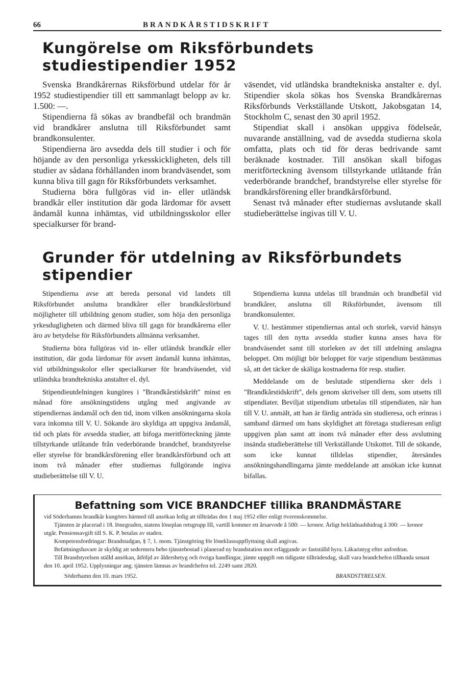66 BRANDKÅRSTIDSKRIFT
Kungörelse om Riksförbundets studiestipendier 1952
Svenska Brandkårernas Riksförbund utdelar för år 1952 studiestipendier till ett sammanlagt belopp av kr. 1.500: —.
Stipendierna få sökas av brandbefäl och brandmän vid brandkårer anslutna till Riksförbundet samt brandkonsulenter.
Stipendierna äro avsedda dels till studier i och för höjande av den personliga yrkesskickligheten, dels till studier av sådana förhållanden inom brandväsendet, som kunna bliva till gagn för Riksförbundets verksamhet.
Studierna böra fullgöras vid in- eller utländsk brandkår eller institution där goda lärdomar för avsett ändamål kunna inhämtas, vid utbildningsskolor eller specialkurser för brand-
väsendet, vid utländska brandtekniska anstalter e. dyl. Stipendier skola sökas hos Svenska Brandkårernas Riksförbunds Verkställande Utskott, Jakobsgatan 14, Stockholm C, senast den 30 april 1952.
Stipendiat skall i ansökan uppgiva födelseår, nuvarande anställning, vad de avsedda studierna skola omfatta, plats och tid för deras bedrivande samt beräknade kostnader. Till ansökan skall bifogas meritförteckning ävensom tillstyrkande utlåtande från vederbörande brandchef, brandstyrelse eller styrelse för brandkårsförening eller brandkårsförbund.
Senast två månader efter studiernas avslutande skall studieberättelse ingivas till V. U.
Grunder för utdelning av Riksförbundets stipendier
Stipendierna avse att bereda personal vid landets till Riksförbundet anslutna brandkårer eller brandkårsförbund möjligheter till utbildning genom studier, som höja den personliga yrkesdugligheten och därmed bliva till gagn för brandkårerna eller äro av betydelse för Riksförbundets allmänna verksamhet.
Studierna böra fullgöras vid in- eller utländsk brandkår eller institution, där goda lärdomar för avsett ändamål kunna inhämtas, vid utbildningsskolor eller specialkurser för brandväsendet, vid utländska brandtekniska anstalter el. dyl.
Stipendieutdelningen kungöres i "Brandkårstidskrift" minst en månad före ansökningstidens utgång med angivande av stipendiernas ändamål och den tid, inom vilken ansökningarna skola vara inkomna till V. U. Sökande äro skyldiga att uppgiva ändamål, tid och plats för avsedda studier, att bifoga meritförteckning jämte tillstyrkande utlåtande från vederbörande brandchef, brandstyrelse eller styrelse för brandkårsförening eller brandkårsförbund och att inom två månader efter studiernas fullgörande ingiva studieberättelse till V. U.
Stipendierna kunna utdelas till brandmän och brandbefäl vid brandkårer, anslutna till Riksförbundet, ävensom till brandkonsulenter.
V. U. bestämmer stipendiernas antal och storlek, varvid hänsyn tages till den nytta avsedda studier kunna anses hava för brandväsendet samt till storleken av det till utdelning anslagna beloppet. Om möjligt bör beloppet för varje stipendium bestämmas så, att det täcker de skäliga kostnaderna för resp. studier.
Meddelande om de beslutade stipendierna sker dels i "Brandkårstidskrift", dels genom skrivelser till dem, som utsetts till stipendiater. Beviljat stipendium utbetalas till stipendiaten, när han till V. U. anmält, att han är färdig anträda sin studieresa, och erinras i samband därmed om hans skyldighet att företaga studieresan enligt uppgiven plan samt att inom två månader efter dess avslutning insända studieberättelse till Verkställande Utskottet. Till de sökande, som icke kunnat tilldelas stipendier, återsändes ansökningshandlingarna jämte meddelande att ansökan icke kunnat bifallas.
Befattning som VICE BRANDCHEF tillika BRANDMÄSTARE
vid Söderhamns brandkår kungöres härmed till ansökan ledig att tillträdas den 1 maj 1952 eller enligt överenskommelse.
Tjänsten är placerad i 18. lönegraden, statens löneplan ortsgrupp III, vartill kommer ett årsarvode å 500: — kronor. Årligt beklädnadsbidrag å 300: — kronor utgår. Pensionsavgift till S. K. P. betalas av staden.
Kompetensfordringar: Brandstadgan, § 7, 1. mom. Tjänstgöring för löneklassuppflyttning skall angivas.
Befattningshavare är skyldig att sedermera bebo tjänstebostad i planerad ny brandstation mot erläggande av fastställd hyra. Läkarintyg efter anfordran.
Till Brandstyrelsen ställd ansökan, åtföljd av åldersbetyg och övriga handlingar, jämte uppgift om tidigaste tillträdesdag, skall vara brandchefen tillhanda senast den 10. april 1952. Upplysningar ang. tjänsten lämnas av brandchefen tel. 2249 samt 2820.
Söderhamn den 10. mars 1952. BRANDSTYRELSEN.